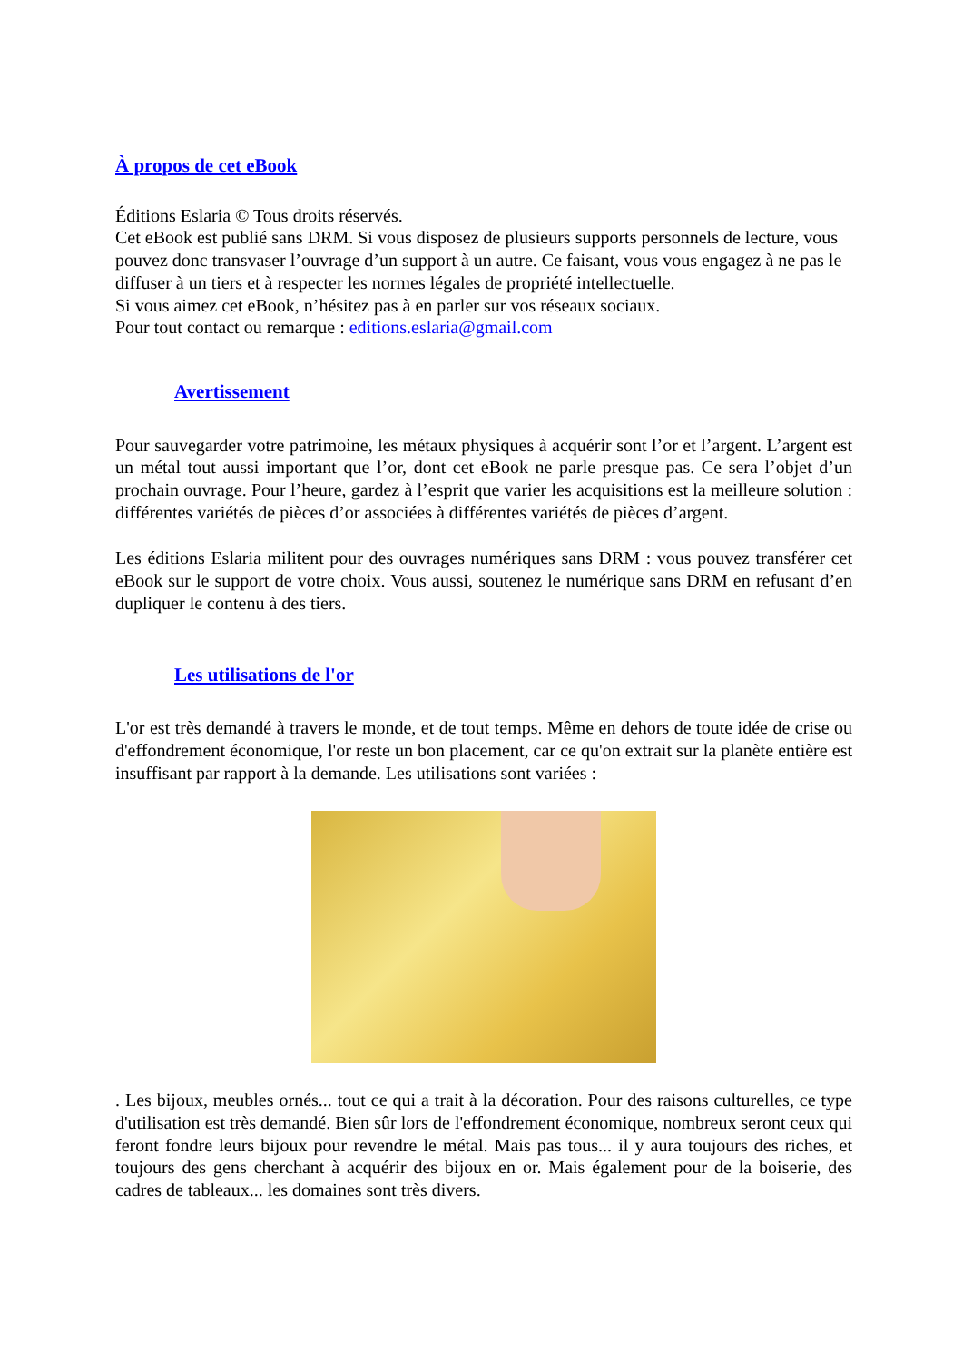À propos de cet eBook
Éditions Eslaria © Tous droits réservés.
Cet eBook est publié sans DRM. Si vous disposez de plusieurs supports personnels de lecture, vous pouvez donc transvaser l’ouvrage d’un support à un autre. Ce faisant, vous vous engagez à ne pas le diffuser à un tiers et à respecter les normes légales de propriété intellectuelle.
Si vous aimez cet eBook, n’hésitez pas à en parler sur vos réseaux sociaux.
Pour tout contact ou remarque : editions.eslaria@gmail.com
Avertissement
Pour sauvegarder votre patrimoine, les métaux physiques à acquérir sont l’or et l’argent. L’argent est un métal tout aussi important que l’or, dont cet eBook ne parle presque pas. Ce sera l’objet d’un prochain ouvrage. Pour l’heure, gardez à l’esprit que varier les acquisitions est la meilleure solution : différentes variétés de pièces d’or associées à différentes variétés de pièces d’argent.
Les éditions Eslaria militent pour des ouvrages numériques sans DRM : vous pouvez transférer cet eBook sur le support de votre choix. Vous aussi, soutenez le numérique sans DRM en refusant d’en dupliquer le contenu à des tiers.
Les utilisations de l'or
L'or est très demandé à travers le monde, et de tout temps. Même en dehors de toute idée de crise ou d'effondrement économique, l'or reste un bon placement, car ce qu'on extrait sur la planète entière est insuffisant par rapport à la demande. Les utilisations sont variées :
. Les bijoux, meubles ornés... tout ce qui a trait à la décoration. Pour des raisons culturelles, ce type d'utilisation est très demandé. Bien sûr lors de l'effondrement économique, nombreux seront ceux qui feront fondre leurs bijoux pour revendre le métal. Mais pas tous... il y aura toujours des riches, et toujours des gens cherchant à acquérir des bijoux en or. Mais également pour de la boiserie, des cadres de tableaux... les domaines sont très divers.